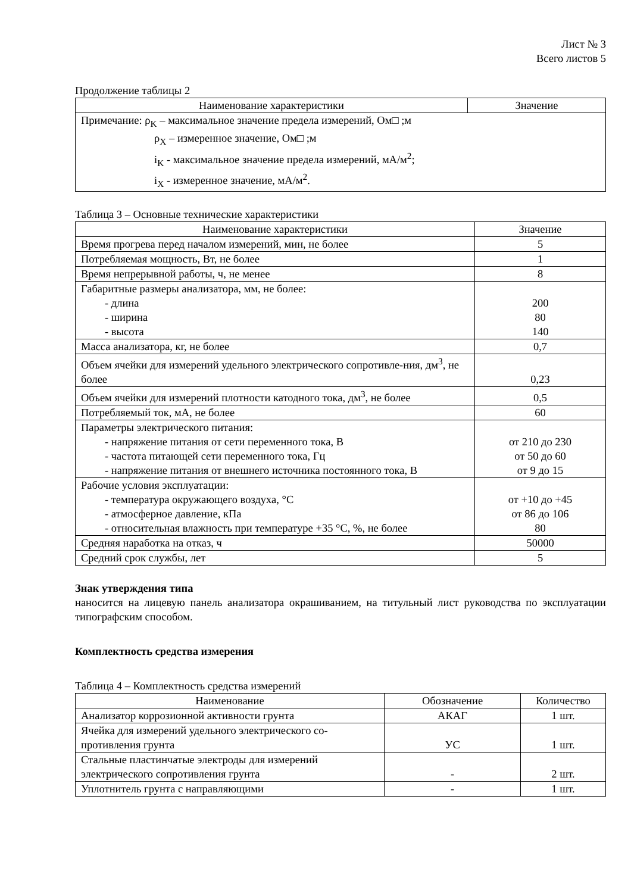Лист № 3
Всего листов 5
Продолжение таблицы 2
| Наименование характеристики | Значение |
| --- | --- |
| Примечание: ρ<sub>K</sub> – максимальное значение предела измерений, Ом□ ;м ρ<sub>X</sub> – измеренное значение, Ом□ ;м i<sub>K</sub> - максимальное значение предела измерений, мА/м<sup>2</sup>; i<sub>X</sub> - измеренное значение, мА/м<sup>2</sup>. | |
Таблица 3 – Основные технические характеристики
| Наименование характеристики | Значение |
| --- | --- |
| Время прогрева перед началом измерений, мин, не более | 5 |
| Потребляемая мощность, Вт, не более | 1 |
| Время непрерывной работы, ч, не менее | 8 |
| Габаритные размеры анализатора, мм, не более: - длина - ширина - высота | 200 80 140 |
| Масса анализатора, кг, не более | 0,7 |
| Объем ячейки для измерений удельного электрического сопротивле-ния, дм<sup>3</sup>, не более | 0,23 |
| Объем ячейки для измерений плотности катодного тока, дм<sup>3</sup>, не более | 0,5 |
| Потребляемый ток, мА, не более | 60 |
| Параметры электрического питания: - напряжение питания от сети переменного тока, В - частота питающей сети переменного тока, Гц - напряжение питания от внешнего источника постоянного тока, В | от 210 до 230 от 50 до 60 от 9 до 15 |
| Рабочие условия эксплуатации: - температура окружающего воздуха, °С - атмосферное давление, кПа - относительная влажность при температуре +35 °С, %, не более | от +10 до +45 от 86 до 106 80 |
| Средняя наработка на отказ, ч | 50000 |
| Средний срок службы, лет | 5 |
Знак утверждения типа
наносится на лицевую панель анализатора окрашиванием, на титульный лист руководства по эксплуатации типографским способом.
Комплектность средства измерения
Таблица 4 – Комплектность средства измерений
| Наименование | Обозначение | Количество |
| --- | --- | --- |
| Анализатор коррозионной активности грунта | АКАГ | 1 шт. |
| Ячейка для измерений удельного электрического со-противления грунта | УС | 1 шт. |
| Стальные пластинчатые электроды для измерений электрического сопротивления грунта | - | 2 шт. |
| Уплотнитель грунта с направляющими | - | 1 шт. |